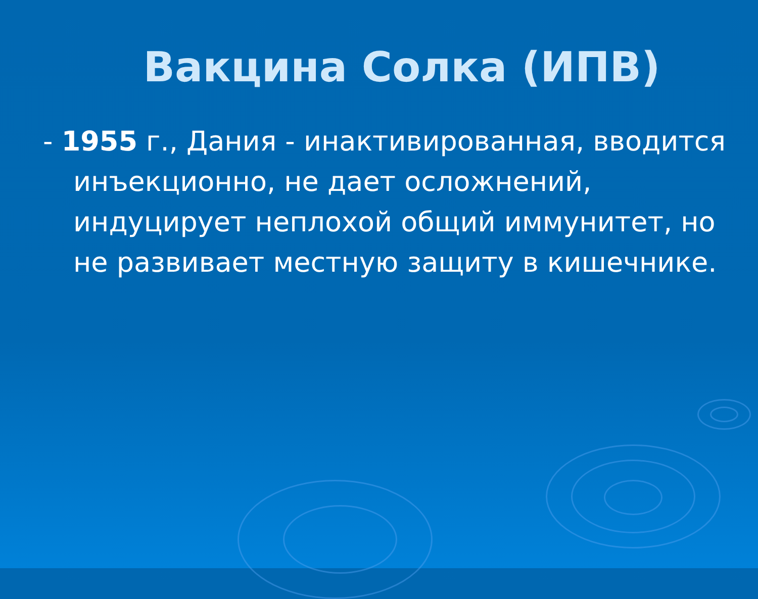Вакцина Солка (ИПВ)
- 1955 г., Дания - инактивированная, вводится инъекционно, не дает осложнений, индуцирует неплохой общий иммунитет, но не развивает местную защиту в кишечнике.